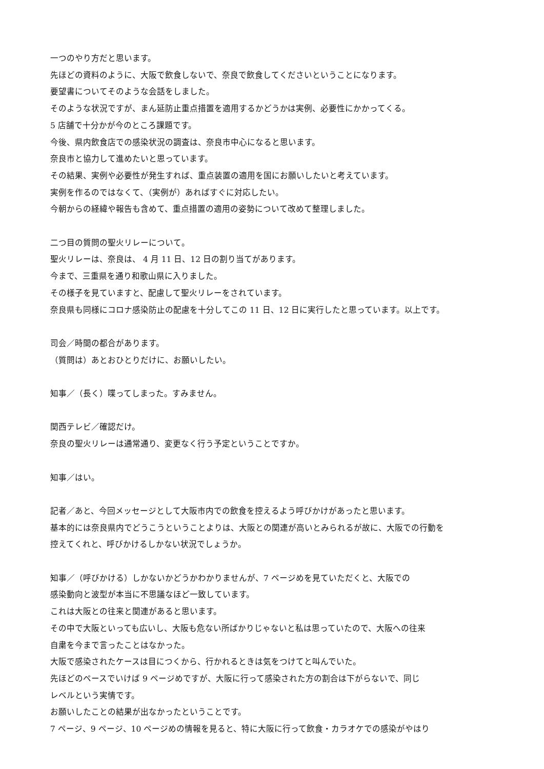一つのやり方だと思います。
先ほどの資料のように、大阪で飲食しないで、奈良で飲食してくださいということになります。
要望書についてそのような会話をしました。
そのような状況ですが、まん延防止重点措置を適用するかどうかは実例、必要性にかかってくる。
5 店舗で十分かが今のところ課題です。
今後、県内飲食店での感染状況の調査は、奈良市中心になると思います。
奈良市と協力して進めたいと思っています。
その結果、実例や必要性が発生すれば、重点装置の適用を国にお願いしたいと考えています。
実例を作るのではなくて、（実例が）あればすぐに対応したい。
今朝からの経緯や報告も含めて、重点措置の適用の姿勢について改めて整理しました。
二つ目の質問の聖火リレーについて。
聖火リレーは、奈良は、 4 月 11 日、12 日の割り当てがあります。
今まで、三重県を通り和歌山県に入りました。
その様子を見ていますと、配慮して聖火リレーをされています。
奈良県も同様にコロナ感染防止の配慮を十分してこの 11 日、12 日に実行したと思っています。以上です。
司会／時間の都合があります。
（質問は）あとおひとりだけに、お願いしたい。
知事／（長く）喋ってしまった。すみません。
関西テレビ／確認だけ。
奈良の聖火リレーは通常通り、変更なく行う予定ということですか。
知事／はい。
記者／あと、今回メッセージとして大阪市内での飲食を控えるよう呼びかけがあったと思います。
基本的には奈良県内でどうこうということよりは、大阪との関連が高いとみられるが故に、大阪での行動を
控えてくれと、呼びかけるしかない状況でしょうか。
知事／（呼びかける）しかないかどうかわかりませんが、7 ページめを見ていただくと、大阪での
感染動向と波型が本当に不思議なほど一致しています。
これは大阪との往来と関連があると思います。
その中で大阪といっても広いし、大阪も危ない所ばかりじゃないと私は思っていたので、大阪への往来
自粛を今まで言ったことはなかった。
大阪で感染されたケースは目につくから、行かれるときは気をつけてと叫んでいた。
先ほどのペースでいけば 9 ページめですが、大阪に行って感染された方の割合は下がらないで、同じ
レベルという実情です。
お願いしたことの結果が出なかったということです。
7 ページ、9 ページ、10 ページめの情報を見ると、特に大阪に行って飲食・カラオケでの感染がやはり